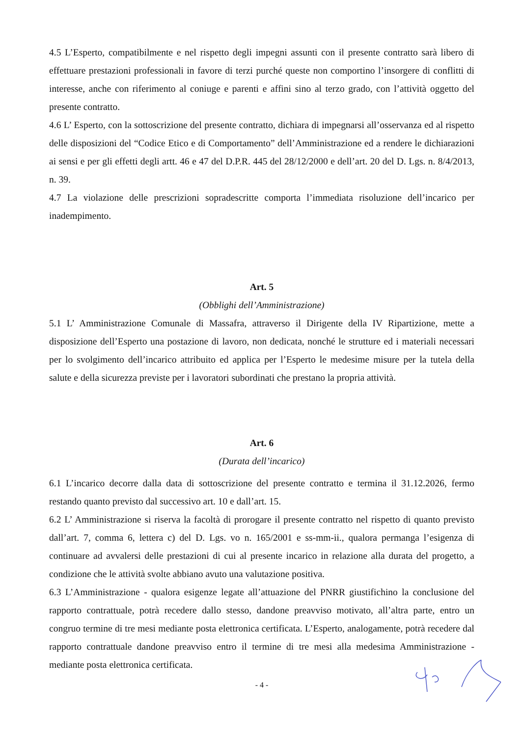4.5 L’Esperto, compatibilmente e nel rispetto degli impegni assunti con il presente contratto sarà libero di effettuare prestazioni professionali in favore di terzi purché queste non comportino l’insorgere di conflitti di interesse, anche con riferimento al coniuge e parenti e affini sino al terzo grado, con l’attività oggetto del presente contratto.
4.6 L’ Esperto, con la sottoscrizione del presente contratto, dichiara di impegnarsi all’osservanza ed al rispetto delle disposizioni del “Codice Etico e di Comportamento” dell’Amministrazione ed a rendere le dichiarazioni ai sensi e per gli effetti degli artt. 46 e 47 del D.P.R. 445 del 28/12/2000 e dell’art. 20 del D. Lgs. n. 8/4/2013, n. 39.
4.7 La violazione delle prescrizioni sopradescritte comporta l’immediata risoluzione dell’incarico per inadempimento.
Art. 5
(Obblighi dell’Amministrazione)
5.1 L’ Amministrazione Comunale di Massafra, attraverso il Dirigente della IV Ripartizione, mette a disposizione dell’Esperto una postazione di lavoro, non dedicata, nonché le strutture ed i materiali necessari per lo svolgimento dell’incarico attribuito ed applica per l’Esperto le medesime misure per la tutela della salute e della sicurezza previste per i lavoratori subordinati che prestano la propria attività.
Art. 6
(Durata dell’incarico)
6.1 L’incarico decorre dalla data di sottoscrizione del presente contratto e termina il 31.12.2026, fermo restando quanto previsto dal successivo art. 10 e dall’art. 15.
6.2 L’ Amministrazione si riserva la facoltà di prorogare il presente contratto nel rispetto di quanto previsto dall’art. 7, comma 6, lettera c) del D. Lgs. vo n. 165/2001 e ss-mm-ii., qualora permanga l’esigenza di continuare ad avvalersi delle prestazioni di cui al presente incarico in relazione alla durata del progetto, a condizione che le attività svolte abbiano avuto una valutazione positiva.
6.3 L’Amministrazione - qualora esigenze legate all’attuazione del PNRR giustifichino la conclusione del rapporto contrattuale, potrà recedere dallo stesso, dandone preavviso motivato, all’altra parte, entro un congruo termine di tre mesi mediante posta elettronica certificata. L’Esperto, analogamente, potrà recedere dal rapporto contrattuale dandone preavviso entro il termine di tre mesi alla medesima Amministrazione - mediante posta elettronica certificata.
- 4 -